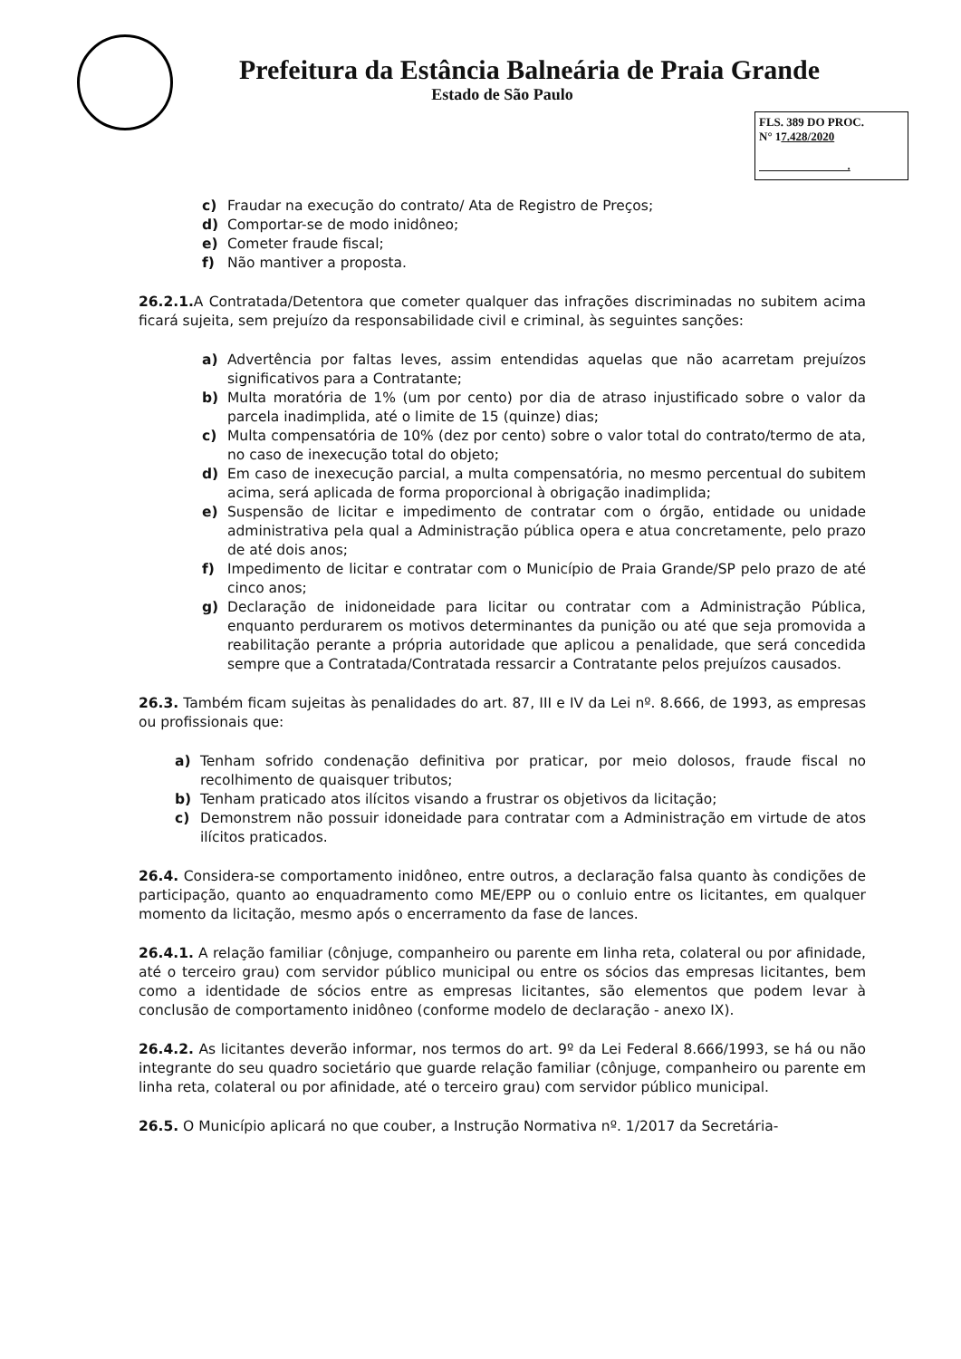Prefeitura da Estância Balneária de Praia Grande
Estado de São Paulo
FLS. 389 DO PROC.
N° 17.428/2020
.
c) Fraudar na execução do contrato/ Ata de Registro de Preços;
d) Comportar-se de modo inidôneo;
e) Cometer fraude fiscal;
f) Não mantiver a proposta.
26.2.1. A Contratada/Detentora que cometer qualquer das infrações discriminadas no subitem acima ficará sujeita, sem prejuízo da responsabilidade civil e criminal, às seguintes sanções:
a) Advertência por faltas leves, assim entendidas aquelas que não acarretam prejuízos significativos para a Contratante;
b) Multa moratória de 1% (um por cento) por dia de atraso injustificado sobre o valor da parcela inadimplida, até o limite de 15 (quinze) dias;
c) Multa compensatória de 10% (dez por cento) sobre o valor total do contrato/termo de ata, no caso de inexecução total do objeto;
d) Em caso de inexecução parcial, a multa compensatória, no mesmo percentual do subitem acima, será aplicada de forma proporcional à obrigação inadimplida;
e) Suspensão de licitar e impedimento de contratar com o órgão, entidade ou unidade administrativa pela qual a Administração pública opera e atua concretamente, pelo prazo de até dois anos;
f) Impedimento de licitar e contratar com o Município de Praia Grande/SP pelo prazo de até cinco anos;
g) Declaração de inidoneidade para licitar ou contratar com a Administração Pública, enquanto perdurarem os motivos determinantes da punição ou até que seja promovida a reabilitação perante a própria autoridade que aplicou a penalidade, que será concedida sempre que a Contratada/Contratada ressarcir a Contratante pelos prejuízos causados.
26.3. Também ficam sujeitas às penalidades do art. 87, III e IV da Lei nº. 8.666, de 1993, as empresas ou profissionais que:
a) Tenham sofrido condenação definitiva por praticar, por meio dolosos, fraude fiscal no recolhimento de quaisquer tributos;
b) Tenham praticado atos ilícitos visando a frustrar os objetivos da licitação;
c) Demonstrem não possuir idoneidade para contratar com a Administração em virtude de atos ilícitos praticados.
26.4. Considera-se comportamento inidôneo, entre outros, a declaração falsa quanto às condições de participação, quanto ao enquadramento como ME/EPP ou o conluio entre os licitantes, em qualquer momento da licitação, mesmo após o encerramento da fase de lances.
26.4.1. A relação familiar (cônjuge, companheiro ou parente em linha reta, colateral ou por afinidade, até o terceiro grau) com servidor público municipal ou entre os sócios das empresas licitantes, bem como a identidade de sócios entre as empresas licitantes, são elementos que podem levar à conclusão de comportamento inidôneo (conforme modelo de declaração - anexo IX).
26.4.2. As licitantes deverão informar, nos termos do art. 9º da Lei Federal 8.666/1993, se há ou não integrante do seu quadro societário que guarde relação familiar (cônjuge, companheiro ou parente em linha reta, colateral ou por afinidade, até o terceiro grau) com servidor público municipal.
26.5. O Município aplicará no que couber, a Instrução Normativa nº. 1/2017 da Secretária-